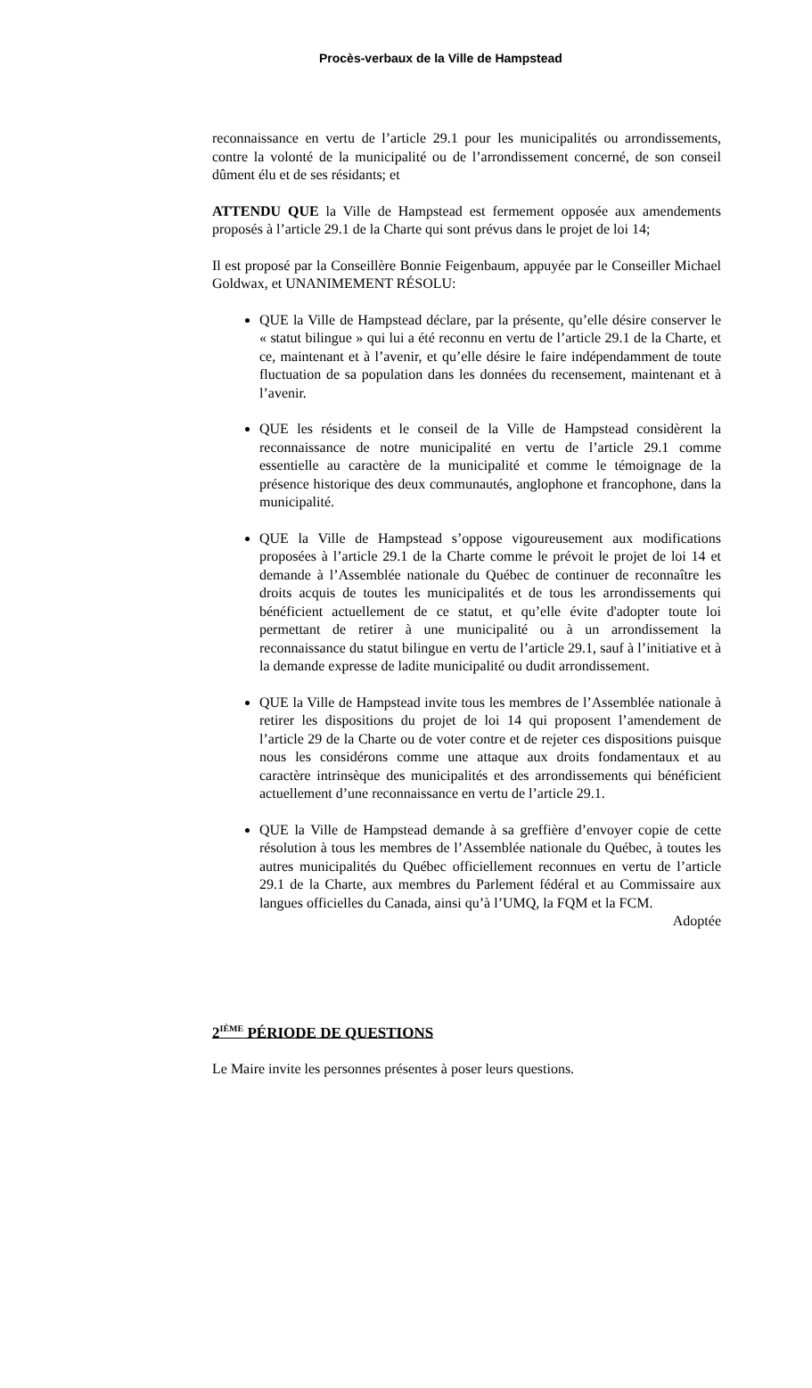Procès-verbaux de la Ville de Hampstead
reconnaissance en vertu de l’article 29.1 pour les municipalités ou arrondissements, contre la volonté de la municipalité ou de l’arrondissement concerné, de son conseil dûment élu et de ses résidants; et
ATTENDU QUE la Ville de Hampstead est fermement opposée aux amendements proposés à l’article 29.1 de la Charte qui sont prévus dans le projet de loi 14;
Il est proposé par la Conseillère Bonnie Feigenbaum, appuyée par le Conseiller Michael Goldwax, et UNANIMEMENT RÉSOLU:
QUE la Ville de Hampstead déclare, par la présente, qu’elle désire conserver le « statut bilingue » qui lui a été reconnu en vertu de l’article 29.1 de la Charte, et ce, maintenant et à l’avenir, et qu’elle désire le faire indépendamment de toute fluctuation de sa population dans les données du recensement, maintenant et à l’avenir.
QUE les résidents et le conseil de la Ville de Hampstead considèrent la reconnaissance de notre municipalité en vertu de l’article 29.1 comme essentielle au caractère de la municipalité et comme le témoignage de la présence historique des deux communautés, anglophone et francophone, dans la municipalité.
QUE la Ville de Hampstead s’oppose vigoureusement aux modifications proposées à l’article 29.1 de la Charte comme le prévoit le projet de loi 14 et demande à l’Assemblée nationale du Québec de continuer de reconnaître les droits acquis de toutes les municipalités et de tous les arrondissements qui bénéficient actuellement de ce statut, et qu’elle évite d'adopter toute loi permettant de retirer à une municipalité ou à un arrondissement la reconnaissance du statut bilingue en vertu de l’article 29.1, sauf à l’initiative et à la demande expresse de ladite municipalité ou dudit arrondissement.
QUE la Ville de Hampstead invite tous les membres de l’Assemblée nationale à retirer les dispositions du projet de loi 14 qui proposent l’amendement de l’article 29 de la Charte ou de voter contre et de rejeter ces dispositions puisque nous les considérons comme une attaque aux droits fondamentaux et au caractère intrinsèque des municipalités et des arrondissements qui bénéficient actuellement d’une reconnaissance en vertu de l’article 29.1.
QUE la Ville de Hampstead demande à sa greffière d’envoyer copie de cette résolution à tous les membres de l’Assemblée nationale du Québec, à toutes les autres municipalités du Québec officiellement reconnues en vertu de l’article 29.1 de la Charte, aux membres du Parlement fédéral et au Commissaire aux langues officielles du Canada, ainsi qu’à l’UMQ, la FQM et la FCM.
Adoptée
2<sup>IÈME</sup> PÉRIODE DE QUESTIONS
Le Maire invite les personnes présentes à poser leurs questions.